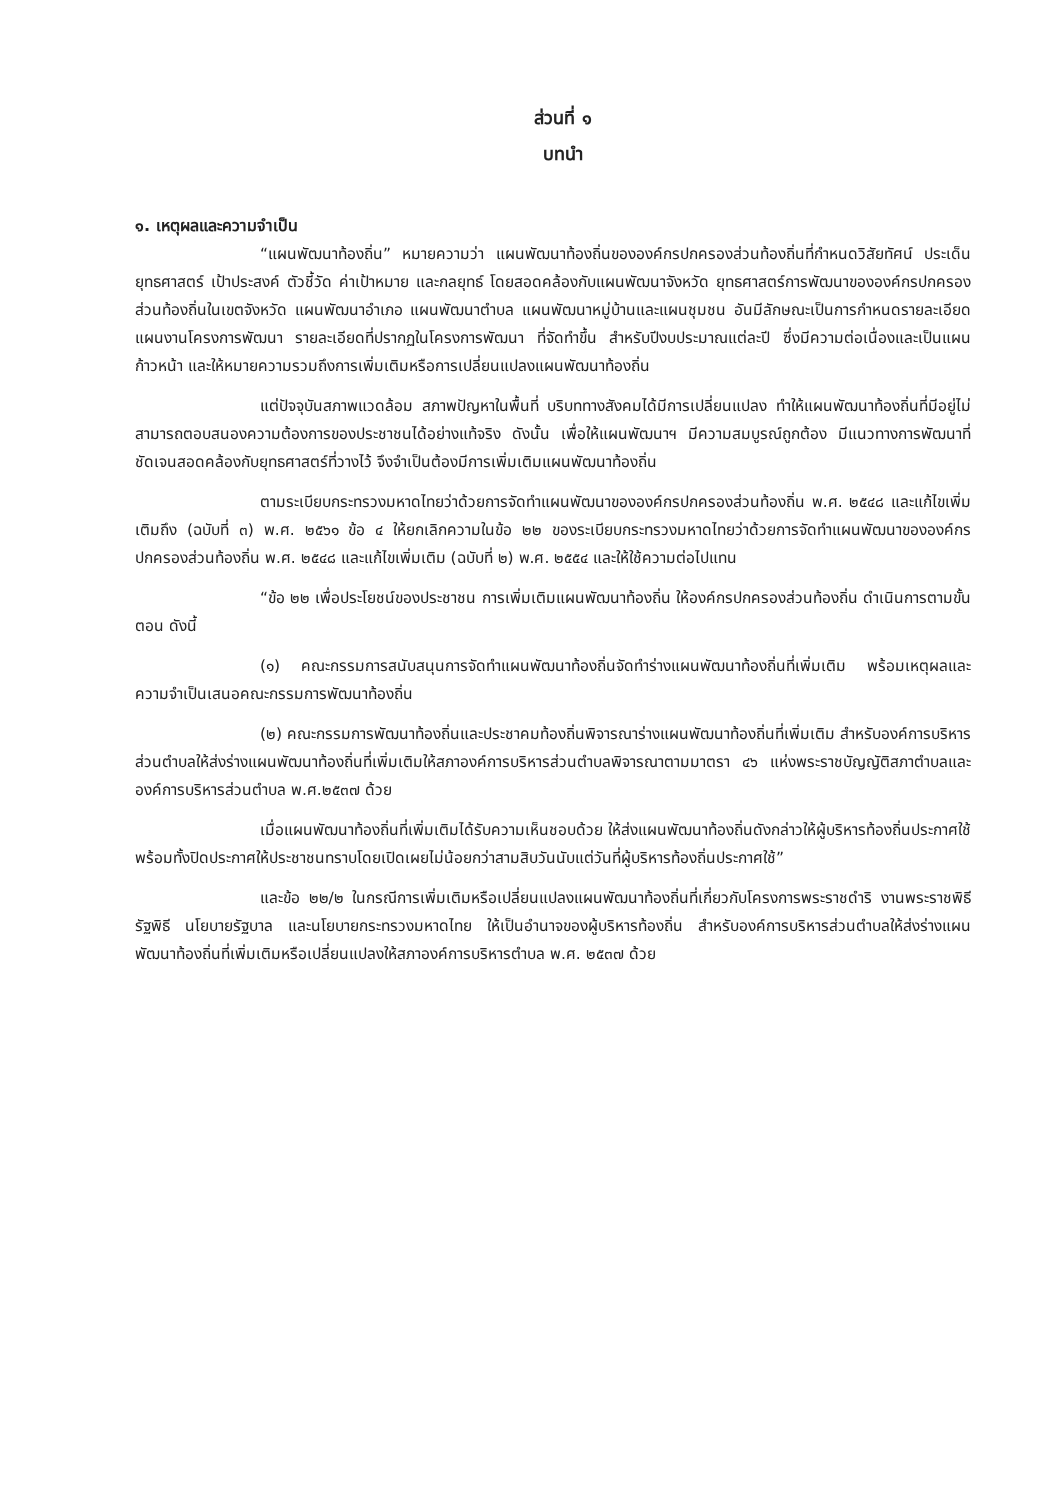ส่วนที่ ๑
บทนำ
๑. เหตุผลและความจำเป็น
“แผนพัฒนาท้องถิ่น” หมายความว่า แผนพัฒนาท้องถิ่นขององค์กรปกครองส่วนท้องถิ่นที่กำหนดวิสัยทัศน์ ประเด็นยุทธศาสตร์ เป้าประสงค์ ตัวชี้วัด ค่าเป้าหมาย และกลยุทธ์ โดยสอดคล้องกับแผนพัฒนาจังหวัด ยุทธศาสตร์การพัฒนาขององค์กรปกครองส่วนท้องถิ่นในเขตจังหวัด แผนพัฒนาอำเภอ แผนพัฒนาตำบล แผนพัฒนาหมู่บ้านและแผนชุมชน อันมีลักษณะเป็นการกำหนดรายละเอียดแผนงานโครงการพัฒนา รายละเอียดที่ปรากฏในโครงการพัฒนา ที่จัดทำขึ้น สำหรับปีงบประมาณแต่ละปี ซึ่งมีความต่อเนื่องและเป็นแผนก้าวหน้า และให้หมายความรวมถึงการเพิ่มเติมหรือการเปลี่ยนแปลงแผนพัฒนาท้องถิ่น
แต่ปัจจุบันสภาพแวดล้อม สภาพปัญหาในพื้นที่ บริบททางสังคมได้มีการเปลี่ยนแปลง ทำให้แผนพัฒนาท้องถิ่นที่มีอยู่ไม่สามารถตอบสนองความต้องการของประชาชนได้อย่างแท้จริง ดังนั้น เพื่อให้แผนพัฒนาฯ มีความสมบูรณ์ถูกต้อง มีแนวทางการพัฒนาที่ชัดเจนสอดคล้องกับยุทธศาสตร์ที่วางไว้ จึงจำเป็นต้องมีการเพิ่มเติมแผนพัฒนาท้องถิ่น
ตามระเบียบกระทรวงมหาดไทยว่าด้วยการจัดทำแผนพัฒนาขององค์กรปกครองส่วนท้องถิ่น พ.ศ. ๒๕๔๘ และแก้ไขเพิ่มเติมถึง (ฉบับที่ ๓) พ.ศ. ๒๕๖๑ ข้อ ๔ ให้ยกเลิกความในข้อ ๒๒ ของระเบียบกระทรวงมหาดไทยว่าด้วยการจัดทำแผนพัฒนาขององค์กรปกครองส่วนท้องถิ่น พ.ศ. ๒๕๔๘ และแก้ไขเพิ่มเติม (ฉบับที่ ๒) พ.ศ. ๒๕๕๔ และให้ใช้ความต่อไปแทน
“ข้อ ๒๒ เพื่อประโยชน์ของประชาชน การเพิ่มเติมแผนพัฒนาท้องถิ่น ให้องค์กรปกครองส่วนท้องถิ่น ดำเนินการตามขั้นตอน ดังนี้
(๑) คณะกรรมการสนับสนุนการจัดทำแผนพัฒนาท้องถิ่นจัดทำร่างแผนพัฒนาท้องถิ่นที่เพิ่มเติม พร้อมเหตุผลและความจำเป็นเสนอคณะกรรมการพัฒนาท้องถิ่น
(๒) คณะกรรมการพัฒนาท้องถิ่นและประชาคมท้องถิ่นพิจารณาร่างแผนพัฒนาท้องถิ่นที่เพิ่มเติม สำหรับองค์การบริหารส่วนตำบลให้ส่งร่างแผนพัฒนาท้องถิ่นที่เพิ่มเติมให้สภาองค์การบริหารส่วนตำบลพิจารณาตามมาตรา ๔๖ แห่งพระราชบัญญัติสภาตำบลและองค์การบริหารส่วนตำบล พ.ศ.๒๕๓๗ ด้วย
เมื่อแผนพัฒนาท้องถิ่นที่เพิ่มเติมได้รับความเห็นชอบด้วย ให้ส่งแผนพัฒนาท้องถิ่นดังกล่าวให้ผู้บริหารท้องถิ่นประกาศใช้ พร้อมทั้งปิดประกาศให้ประชาชนทราบโดยเปิดเผยไม่น้อยกว่าสามสิบวันนับแต่วันที่ผู้บริหารท้องถิ่นประกาศใช้”
และข้อ ๒๒/๒ ในกรณีการเพิ่มเติมหรือเปลี่ยนแปลงแผนพัฒนาท้องถิ่นที่เกี่ยวกับโครงการพระราชดำริ งานพระราชพิธี รัฐพิธี นโยบายรัฐบาล และนโยบายกระทรวงมหาดไทย ให้เป็นอำนาจของผู้บริหารท้องถิ่น สำหรับองค์การบริหารส่วนตำบลให้ส่งร่างแผนพัฒนาท้องถิ่นที่เพิ่มเติมหรือเปลี่ยนแปลงให้สภาองค์การบริหารตำบล พ.ศ. ๒๕๓๗ ด้วย